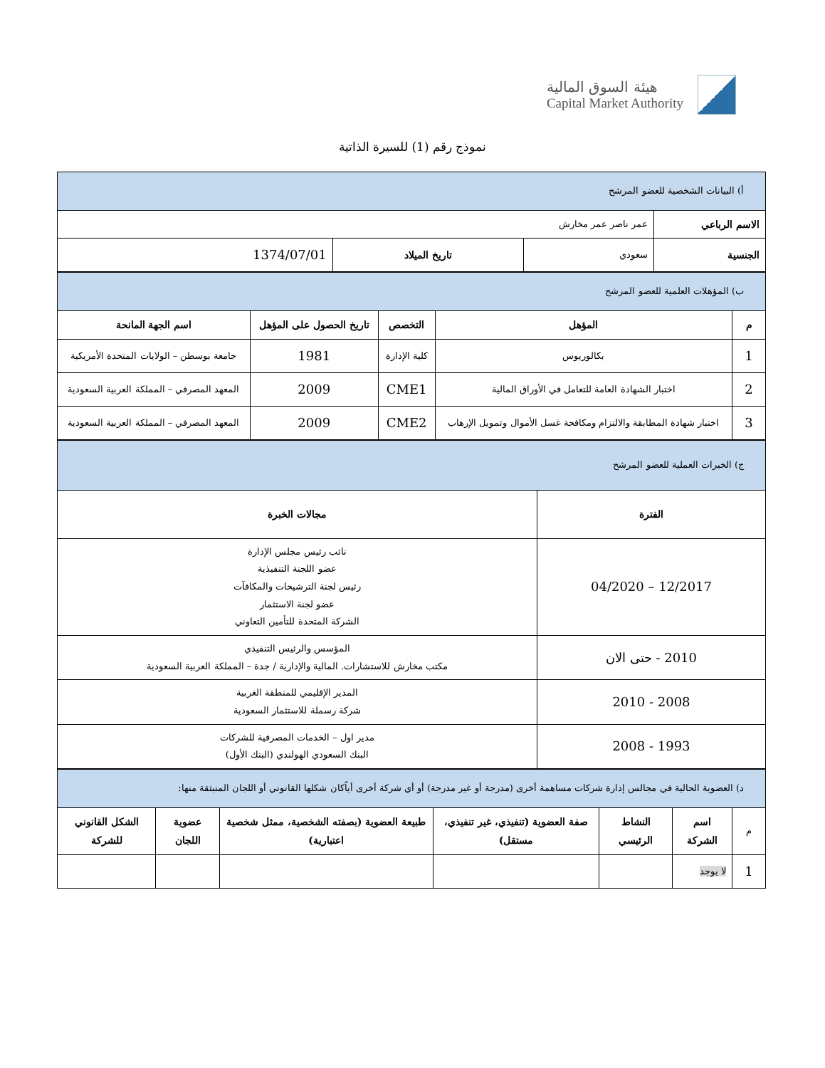هيئة السوق المالية
Capital Market Authority
نموذج رقم (1) للسيرة الذاتية
| أ) البيانات الشخصية للعضو المرشح | | | |
| الاسم الرباعي | عمر ناصر عمر مخارش | | |
| الجنسية | سعودي | تاريخ الميلاد | 1374/07/01 |
| ب) المؤهلات العلمية للعضو المرشح | | | | |
| م | المؤهل | التخصص | تاريخ الحصول على المؤهل | اسم الجهة المانحة |
| 1 | بكالوريوس | كلية الإدارة | 1981 | جامعة بوسطن – الولايات المتحدة الأمريكية |
| 2 | اختبار الشهادة العامة للتعامل في الأوراق المالية | CME1 | 2009 | المعهد المصرفي – المملكة العربية السعودية |
| 3 | اختبار شهادة المطابقة والالتزام ومكافحة غسل الأموال وتمويل الإرهاب | CME2 | 2009 | المعهد المصرفي – المملكة العربية السعودية |
| ج) الخبرات العملية للعضو المرشح | |
| الفترة | مجالات الخبرة |
| 12/2017 – 04/2020 | نائب رئيس مجلس الإدارة عضو اللجنة التنفيذية رئيس لجنة الترشيحات والمكافآت عضو لجنة الاستثمار الشركة المتحدة للتأمين التعاوني |
| 2010 - حتى الان | المؤسس والرئيس التنفيذي مكتب مخارش للاستشارات. المالية والإدارية / جدة – المملكة العربية السعودية |
| 2008 - 2010 | المدير الإقليمي للمنطقة الغربية شركة رسملة للاستثمار السعودية |
| 1993 - 2008 | مدير اول – الخدمات المصرفية للشركات البنك السعودي الهولندي (البنك الأول) |
| د) العضوية الحالية في مجالس إدارة شركات مساهمة أخرى (مدرجة أو غير مدرجة) أو أي شركة أخرى أياًكان شكلها القانوني أو اللجان المنبثقة منها: | | | | | | |
| م | اسم الشركة | النشاط الرئيسي | صفة العضوية (تنفيذي، غير تنفيذي، مستقل) | طبيعة العضوية (بصفته الشخصية، ممثل شخصية اعتبارية) | عضوية اللجان | الشكل القانوني للشركة |
| 1 | لا يوجد | | | | | |